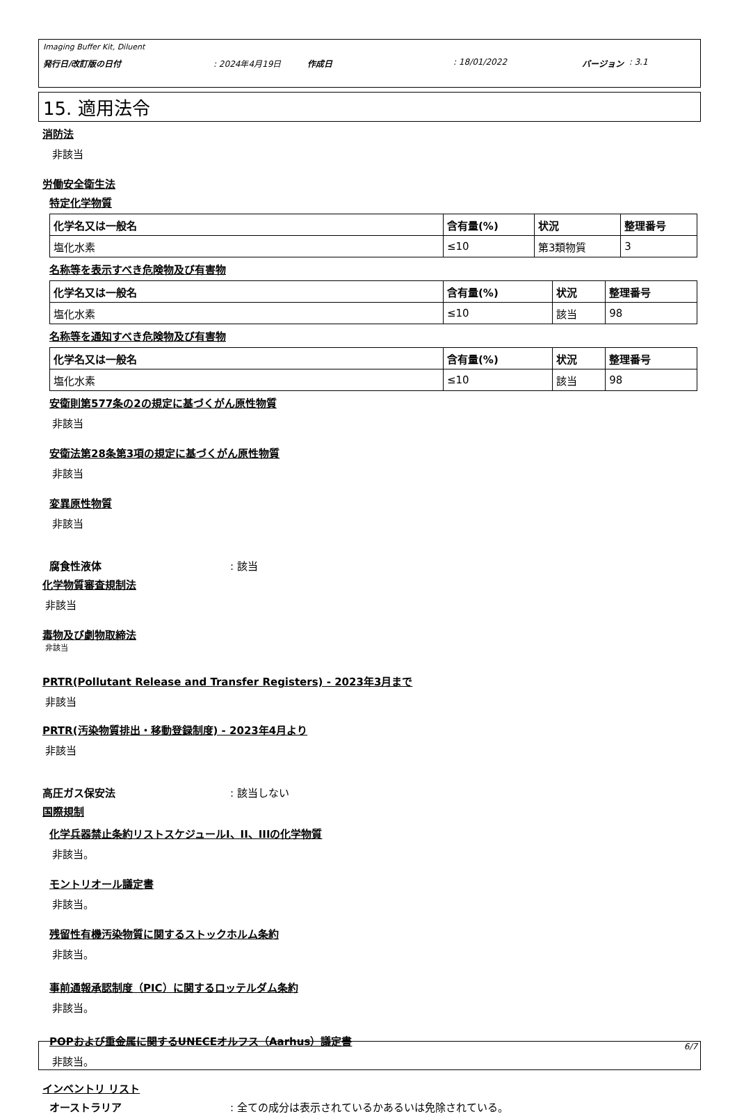Imaging Buffer Kit, Diluent
発行日/改訂版の日付: 2024年4月19日 作成日: 18/01/2022 バージョン : 3.1
15. 適用法令
消防法
非該当
労働安全衛生法
特定化学物質
| 化学名又は一般名 | 含有量(%) | 状況 | 整理番号 |
| --- | --- | --- | --- |
| 塩化水素 | ≤10 | 第3類物質 | 3 |
名称等を表示すべき危険物及び有害物
| 化学名又は一般名 | 含有量(%) | 状況 | 整理番号 |
| --- | --- | --- | --- |
| 塩化水素 | ≤10 | 該当 | 98 |
名称等を通知すべき危険物及び有害物
| 化学名又は一般名 | 含有量(%) | 状況 | 整理番号 |
| --- | --- | --- | --- |
| 塩化水素 | ≤10 | 該当 | 98 |
安衛則第577条の2の規定に基づくがん原性物質
非該当
安衛法第28条第3項の規定に基づくがん原性物質
非該当
変異原性物質
非該当
腐食性液体: 該当
化学物質審査規制法
非該当
毒物及び劇物取締法
非該当
PRTR(Pollutant Release and Transfer Registers) - 2023年3月まで
非該当
PRTR(汚染物質排出・移動登録制度) - 2023年4月より
非該当
高圧ガス保安法: 該当しない
国際規制
化学兵器禁止条約リストスケジュールI、II、IIIの化学物質
非該当。
モントリオール議定書
非該当。
残留性有機汚染物質に関するストックホルム条約
非該当。
事前通報承認制度（PIC）に関するロッテルダム条約
非該当。
POPおよび重金属に関するUNECEオルフス（Aarhus）議定書
非該当。
インベントリ リスト
オーストラリア: 全ての成分は表示されているかあるいは免除されている。
6/7